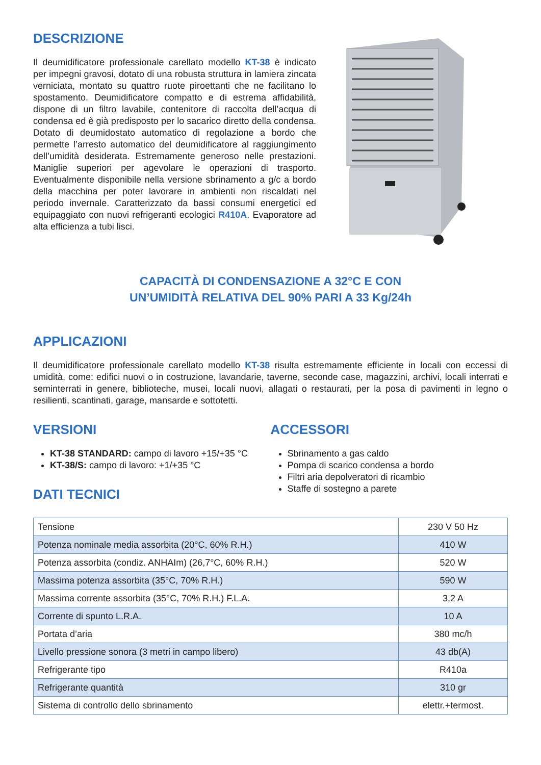DESCRIZIONE
Il deumidificatore professionale carellato modello KT-38 è indicato per impegni gravosi, dotato di una robusta struttura in lamiera zincata verniciata, montato su quattro ruote piroettanti che ne facilitano lo spostamento. Deumidificatore compatto e di estrema affidabilità, dispone di un filtro lavabile, contenitore di raccolta dell’acqua di condensa ed è già predisposto per lo sacarico diretto della condensa. Dotato di deumidostato automatico di regolazione a bordo che permette l’arresto automatico del deumidificatore al raggiungimento dell’umidità desiderata. Estremamente generoso nelle prestazioni. Maniglie superiori per agevolare le operazioni di trasporto. Eventualmente disponibile nella versione sbrinamento a g/c a bordo della macchina per poter lavorare in ambienti non riscaldati nel periodo invernale. Caratterizzato da bassi consumi energetici ed equipaggiato con nuovi refrigeranti ecologici R410A. Evaporatore ad alta efficienza a tubi lisci.
CAPACITÀ DI CONDENSAZIONE A 32°C E CON
UN’UMIDITÀ RELATIVA DEL 90% PARI A 33 Kg/24h
APPLICAZIONI
Il deumidificatore professionale carellato modello KT-38 risulta estremamente efficiente in locali con eccessi di umidità, come: edifici nuovi o in costruzione, lavandarie, taverne, seconde case, magazzini, archivi, locali interrati e seminterrati in genere, biblioteche, musei, locali nuovi, allagati o restaurati, per la posa di pavimenti in legno o resilienti, scantinati, garage, mansarde e sottotetti.
VERSIONI
KT-38 STANDARD: campo di lavoro +15/+35 °C
KT-38/S: campo di lavoro: +1/+35 °C
DATI TECNICI
ACCESSORI
Sbrinamento a gas caldo
Pompa di scarico condensa a bordo
Filtri aria depolveratori di ricambio
Staffe di sostegno a parete
| Tensione | 230 V 50 Hz |
| Potenza nominale media assorbita (20°C, 60% R.H.) | 410 W |
| Potenza assorbita (condiz. ANHAIm) (26,7°C, 60% R.H.) | 520 W |
| Massima potenza assorbita (35°C, 70% R.H.) | 590 W |
| Massima corrente assorbita (35°C, 70% R.H.) F.L.A. | 3,2 A |
| Corrente di spunto L.R.A. | 10 A |
| Portata d’aria | 380 mc/h |
| Livello pressione sonora (3 metri in campo libero) | 43 db(A) |
| Refrigerante tipo | R410a |
| Refrigerante quantità | 310 gr |
| Sistema di controllo dello sbrinamento | elettr.+termost. |